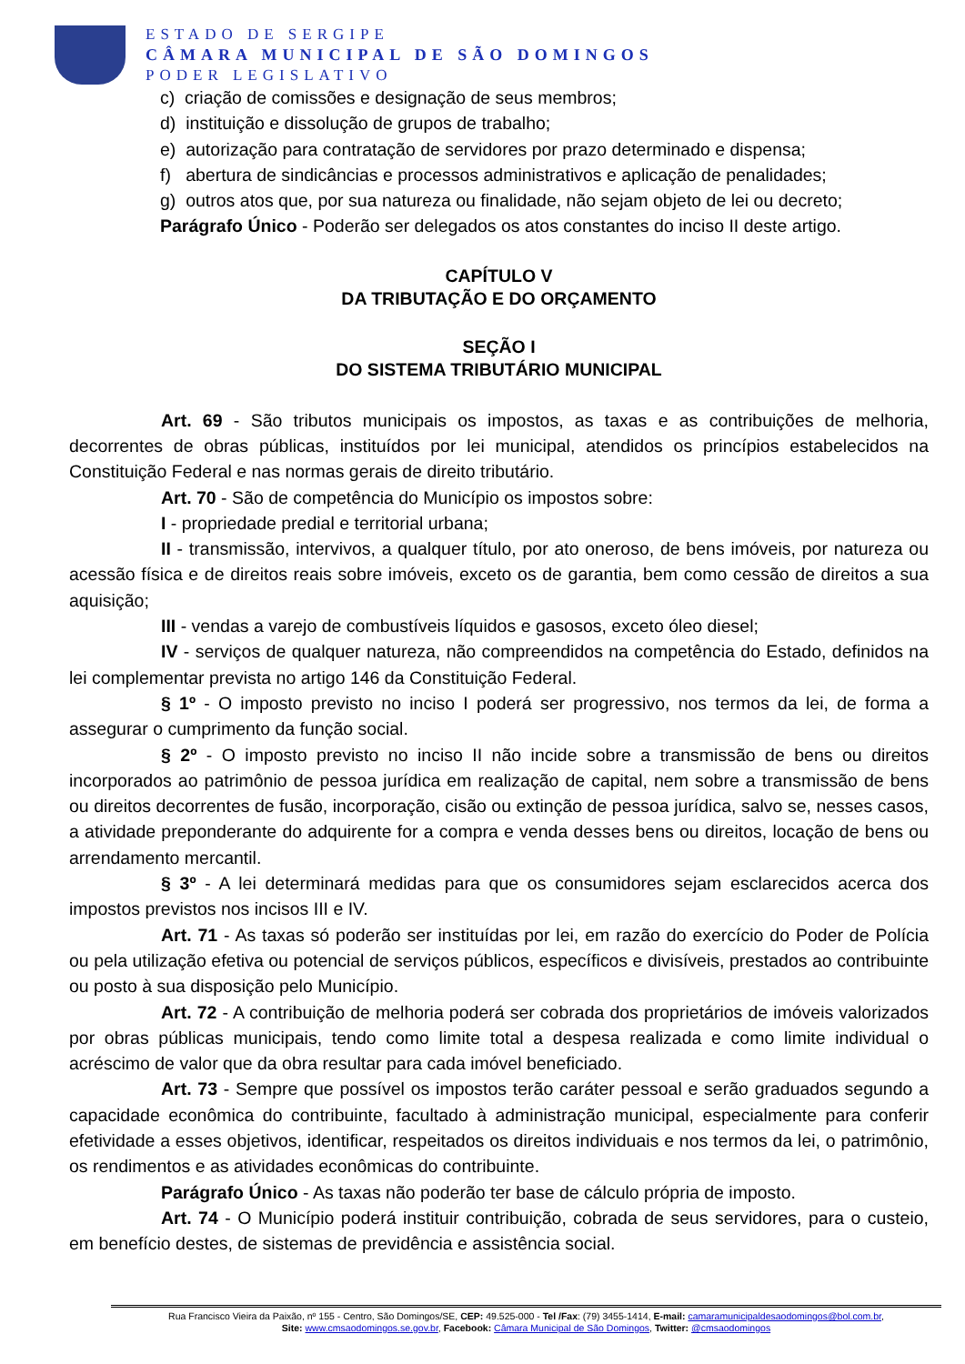ESTADO DE SERGIPE
CÂMARA MUNICIPAL DE SÃO DOMINGOS
PODER LEGISLATIVO
c) criação de comissões e designação de seus membros;
d) instituição e dissolução de grupos de trabalho;
e) autorização para contratação de servidores por prazo determinado e dispensa;
f) abertura de sindicâncias e processos administrativos e aplicação de penalidades;
g) outros atos que, por sua natureza ou finalidade, não sejam objeto de lei ou decreto;
Parágrafo Único - Poderão ser delegados os atos constantes do inciso II deste artigo.
CAPÍTULO V
DA TRIBUTAÇÃO E DO ORÇAMENTO
SEÇÃO I
DO SISTEMA TRIBUTÁRIO MUNICIPAL
Art. 69 - São tributos municipais os impostos, as taxas e as contribuições de melhoria, decorrentes de obras públicas, instituídos por lei municipal, atendidos os princípios estabelecidos na Constituição Federal e nas normas gerais de direito tributário.
Art. 70 - São de competência do Município os impostos sobre:
I - propriedade predial e territorial urbana;
II - transmissão, intervivos, a qualquer título, por ato oneroso, de bens imóveis, por natureza ou acessão física e de direitos reais sobre imóveis, exceto os de garantia, bem como cessão de direitos a sua aquisição;
III - vendas a varejo de combustíveis líquidos e gasosos, exceto óleo diesel;
IV - serviços de qualquer natureza, não compreendidos na competência do Estado, definidos na lei complementar prevista no artigo 146 da Constituição Federal.
§ 1º - O imposto previsto no inciso I poderá ser progressivo, nos termos da lei, de forma a assegurar o cumprimento da função social.
§ 2º - O imposto previsto no inciso II não incide sobre a transmissão de bens ou direitos incorporados ao patrimônio de pessoa jurídica em realização de capital, nem sobre a transmissão de bens ou direitos decorrentes de fusão, incorporação, cisão ou extinção de pessoa jurídica, salvo se, nesses casos, a atividade preponderante do adquirente for a compra e venda desses bens ou direitos, locação de bens ou arrendamento mercantil.
§ 3º - A lei determinará medidas para que os consumidores sejam esclarecidos acerca dos impostos previstos nos incisos III e IV.
Art. 71 - As taxas só poderão ser instituídas por lei, em razão do exercício do Poder de Polícia ou pela utilização efetiva ou potencial de serviços públicos, específicos e divisíveis, prestados ao contribuinte ou posto à sua disposição pelo Município.
Art. 72 - A contribuição de melhoria poderá ser cobrada dos proprietários de imóveis valorizados por obras públicas municipais, tendo como limite total a despesa realizada e como limite individual o acréscimo de valor que da obra resultar para cada imóvel beneficiado.
Art. 73 - Sempre que possível os impostos terão caráter pessoal e serão graduados segundo a capacidade econômica do contribuinte, facultado à administração municipal, especialmente para conferir efetividade a esses objetivos, identificar, respeitados os direitos individuais e nos termos da lei, o patrimônio, os rendimentos e as atividades econômicas do contribuinte.
Parágrafo Único - As taxas não poderão ter base de cálculo própria de imposto.
Art. 74 - O Município poderá instituir contribuição, cobrada de seus servidores, para o custeio, em benefício destes, de sistemas de previdência e assistência social.
Rua Francisco Vieira da Paixão, nº 155 - Centro, São Domingos/SE, CEP: 49.525-000 - Tel /Fax: (79) 3455-1414, E-mail: camaramunicipaldesaodomingos@bol.com.br,
Site: www.cmsaodomingos.se.gov.br, Facebook: Câmara Municipal de São Domingos, Twitter: @cmsaodomingos